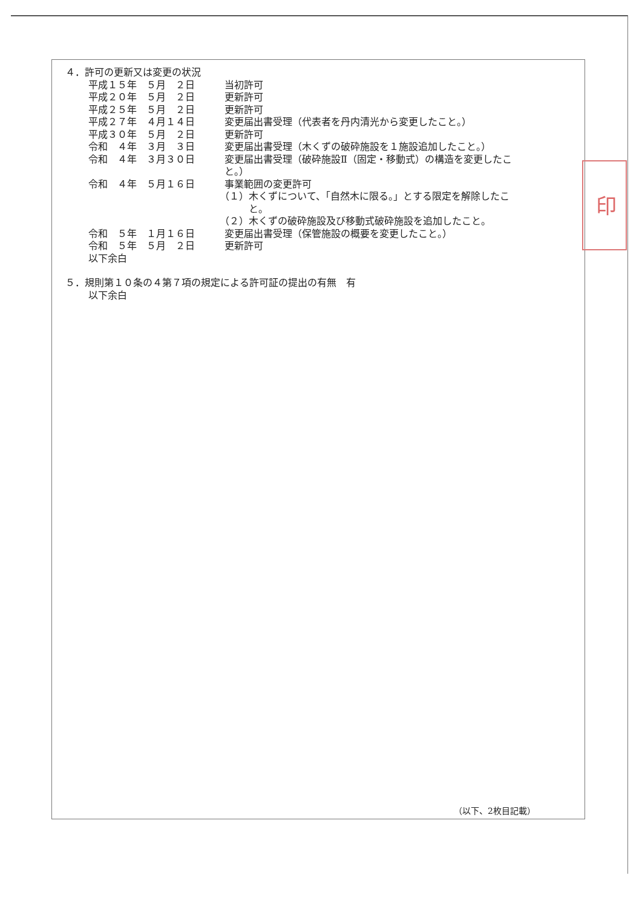４．許可の更新又は変更の状況
平成１５年　５月　２日 当初許可
平成２０年　５月　２日 更新許可
平成２５年　５月　２日 更新許可
平成２７年　４月１４日 変更届出書受理（代表者を丹内清光から変更したこと。）
平成３０年　５月　２日 更新許可
令和　４年　３月　３日 変更届出書受理（木くずの破砕施設を１施設追加したこと。）
令和　４年　３月３０日 変更届出書受理（破砕施設Ⅱ（固定・移動式）の構造を変更したこ と。）
令和　４年　５月１６日 事業範囲の変更許可
（１）木くずについて、「自然木に限る。」とする限定を解除したこ
　　　と。
（２）木くずの破砕施設及び移動式破砕施設を追加したこと。
令和　５年　１月１６日 変更届出書受理（保管施設の概要を変更したこと。）
令和　５年　５月　２日 更新許可
以下余白
５．規則第１０条の４第７項の規定による許可証の提出の有無　有
以下余白
（以下、2枚目記載）
印